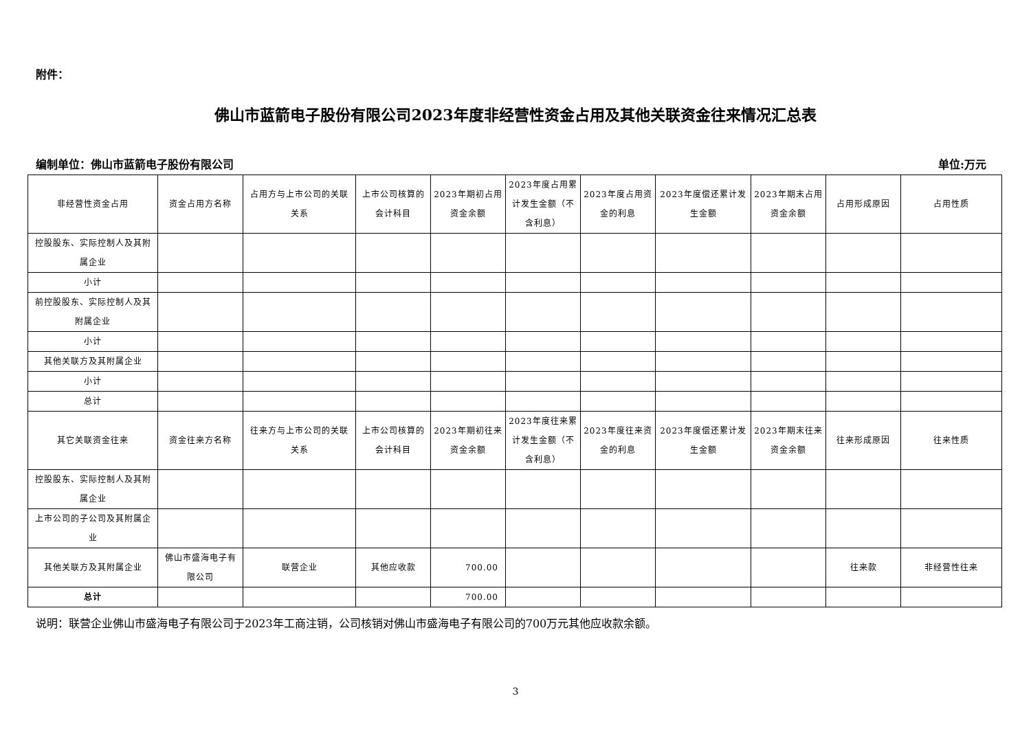附件：
佛山市蓝箭电子股份有限公司2023年度非经营性资金占用及其他关联资金往来情况汇总表
编制单位：佛山市蓝箭电子股份有限公司 单位:万元
| 非经营性资金占用 | 资金占用方名称 | 占用方与上市公司的关联关系 | 上市公司核算的会计科目 | 2023年期初占用资金余额 | 2023年度占用累计发生金额（不含利息） | 2023年度占用资金的利息 | 2023年度偿还累计发生金额 | 2023年期末占用资金余额 | 占用形成原因 | 占用性质 |
| 控股股东、实际控制人及其附属企业 | | | | | | | | | | |
| 小计 | | | | | | | | | | |
| 前控股股东、实际控制人及其附属企业 | | | | | | | | | | |
| 小计 | | | | | | | | | | |
| 其他关联方及其附属企业 | | | | | | | | | | |
| 小计 | | | | | | | | | | |
| 总计 | | | | | | | | | | |
| 其它关联资金往来 | 资金往来方名称 | 往来方与上市公司的关联关系 | 上市公司核算的会计科目 | 2023年期初往来资金余额 | 2023年度往来累计发生金额（不含利息） | 2023年度往来资金的利息 | 2023年度偿还累计发生金额 | 2023年期末往来资金余额 | 往来形成原因 | 往来性质 |
| 控股股东、实际控制人及其附属企业 | | | | | | | | | | |
| 上市公司的子公司及其附属企业 | | | | | | | | | | |
| 其他关联方及其附属企业 | 佛山市盛海电子有限公司 | 联营企业 | 其他应收款 | 700.00 | | | | | 往来款 | 非经营性往来 |
| 总计 | | | | 700.00 | | | | | | |
说明：联营企业佛山市盛海电子有限公司于2023年工商注销，公司核销对佛山市盛海电子有限公司的700万元其他应收款余额。
3